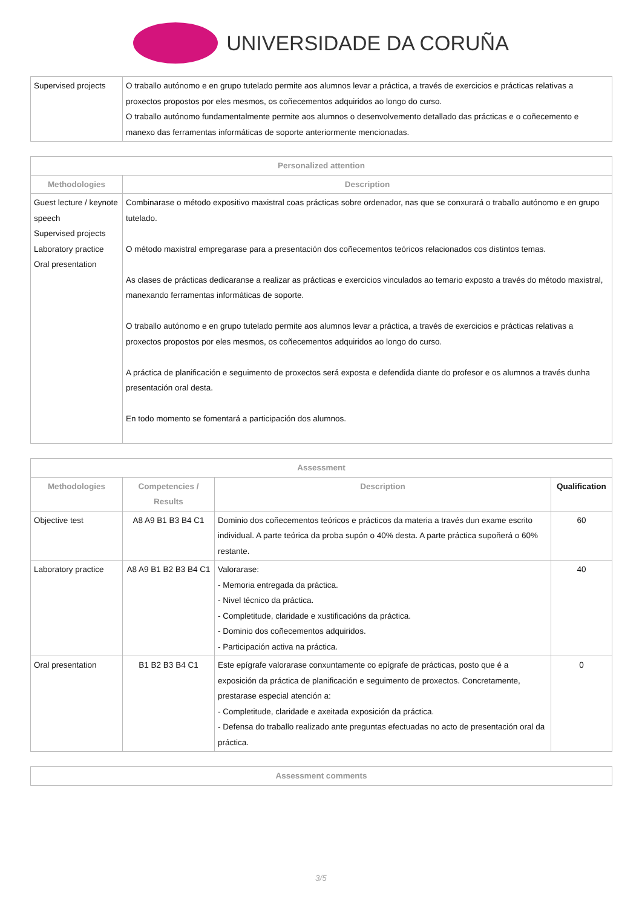UNIVERSIDADE DA CORUÑA
| Supervised projects | O traballo autónomo e en grupo tutelado permite aos alumnos levar a práctica, a través de exercicios e prácticas relativas a proxectos propostos por eles mesmos, os coñecementos adquiridos ao longo do curso. O traballo autónomo fundamentalmente permite aos alumnos o desenvolvemento detallado das prácticas e o coñecemento e manexo das ferramentas informáticas de soporte anteriormente mencionadas. |
| Personalized attention | |
| --- | --- |
| Methodologies | Description |
| Guest lecture / keynote speech Supervised projects Laboratory practice Oral presentation | Combinarase o método expositivo maxistral coas prácticas sobre ordenador, nas que se conxurará o traballo autónomo e en grupo tutelado. O método maxistral empregarase para a presentación dos coñecementos teóricos relacionados cos distintos temas. As clases de prácticas dedicaranse a realizar as prácticas e exercicios vinculados ao temario exposto a través do método maxistral, manexando ferramentas informáticas de soporte. O traballo autónomo e en grupo tutelado permite aos alumnos levar a práctica, a través de exercicios e prácticas relativas a proxectos propostos por eles mesmos, os coñecementos adquiridos ao longo do curso. A práctica de planificación e seguimento de proxectos será exposta e defendida diante do profesor e os alumnos a través dunha presentación oral desta. En todo momento se fomentará a participación dos alumnos. |
| Assessment | | | |
| --- | --- | --- | --- |
| Methodologies | Competencies / Results | Description | Qualification |
| Objective test | A8 A9 B1 B3 B4 C1 | Dominio dos coñecementos teóricos e prácticos da materia a través dun exame escrito individual. A parte teórica da proba supón o 40% desta. A parte práctica supoñerá o 60% restante. | 60 |
| Laboratory practice | A8 A9 B1 B2 B3 B4 C1 | Valorarase: - Memoria entregada da práctica. - Nivel técnico da práctica. - Completitude, claridade e xustificacións da práctica. - Dominio dos coñecementos adquiridos. - Participación activa na práctica. | 40 |
| Oral presentation | B1 B2 B3 B4 C1 | Este epígrafe valorarase conxuntamente co epígrafe de prácticas, posto que é a exposición da práctica de planificación e seguimento de proxectos. Concretamente, prestarase especial atención a: - Completitude, claridade e axeitada exposición da práctica. - Defensa do traballo realizado ante preguntas efectuadas no acto de presentación oral da práctica. | 0 |
| Assessment comments |
| --- |
3/5